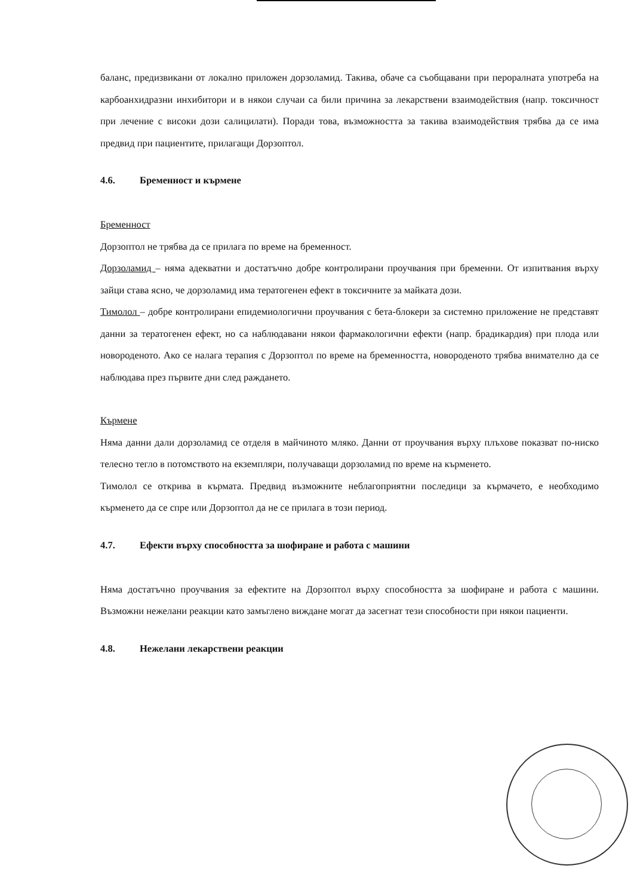баланс, предизвикани от локално приложен дорзоламид. Такива, обаче са съобщавани при пероралната употреба на карбоанхидразни инхибитори и в някои случаи са били причина за лекарствени взаимодействия (напр. токсичност при лечение с високи дози салицилати). Поради това, възможността за такива взаимодействия трябва да се има предвид при пациентите, прилагащи Дорзоптол.
4.6. Бременност и кърмене
Бременност
Дорзоптол не трябва да се прилага по време на бременност.
Дорзоламид – няма адекватни и достатъчно добре контролирани проучвания при бременни. От изпитвания върху зайци става ясно, че дорзоламид има тератогенен ефект в токсичните за майката дози.
Тимолол – добре контролирани епидемиологични проучвания с бета-блокери за системно приложение не представят данни за тератогенен ефект, но са наблюдавани някои фармакологични ефекти (напр. брадикардия) при плода или новороденото. Ако се налага терапия с Дорзоптол по време на бременността, новороденото трябва внимателно да се наблюдава през първите дни след раждането.
Кърмене
Няма данни дали дорзоламид се отделя в майчиното мляко. Данни от проучвания върху плъхове показват по-ниско телесно тегло в потомството на екземпляри, получаващи дорзоламид по време на кърменето.
Тимолол се открива в кърмата. Предвид възможните неблагоприятни последици за кърмачето, е необходимо кърменето да се спре или Дорзоптол да не се прилага в този период.
4.7. Ефекти върху способността за шофиране и работа с машини
Няма достатъчно проучвания за ефектите на Дорзоптол върху способността за шофиране и работа с машини. Възможни нежелани реакции като замъглено виждане могат да засегнат тези способности при някои пациенти.
4.8. Нежелани лекарствени реакции